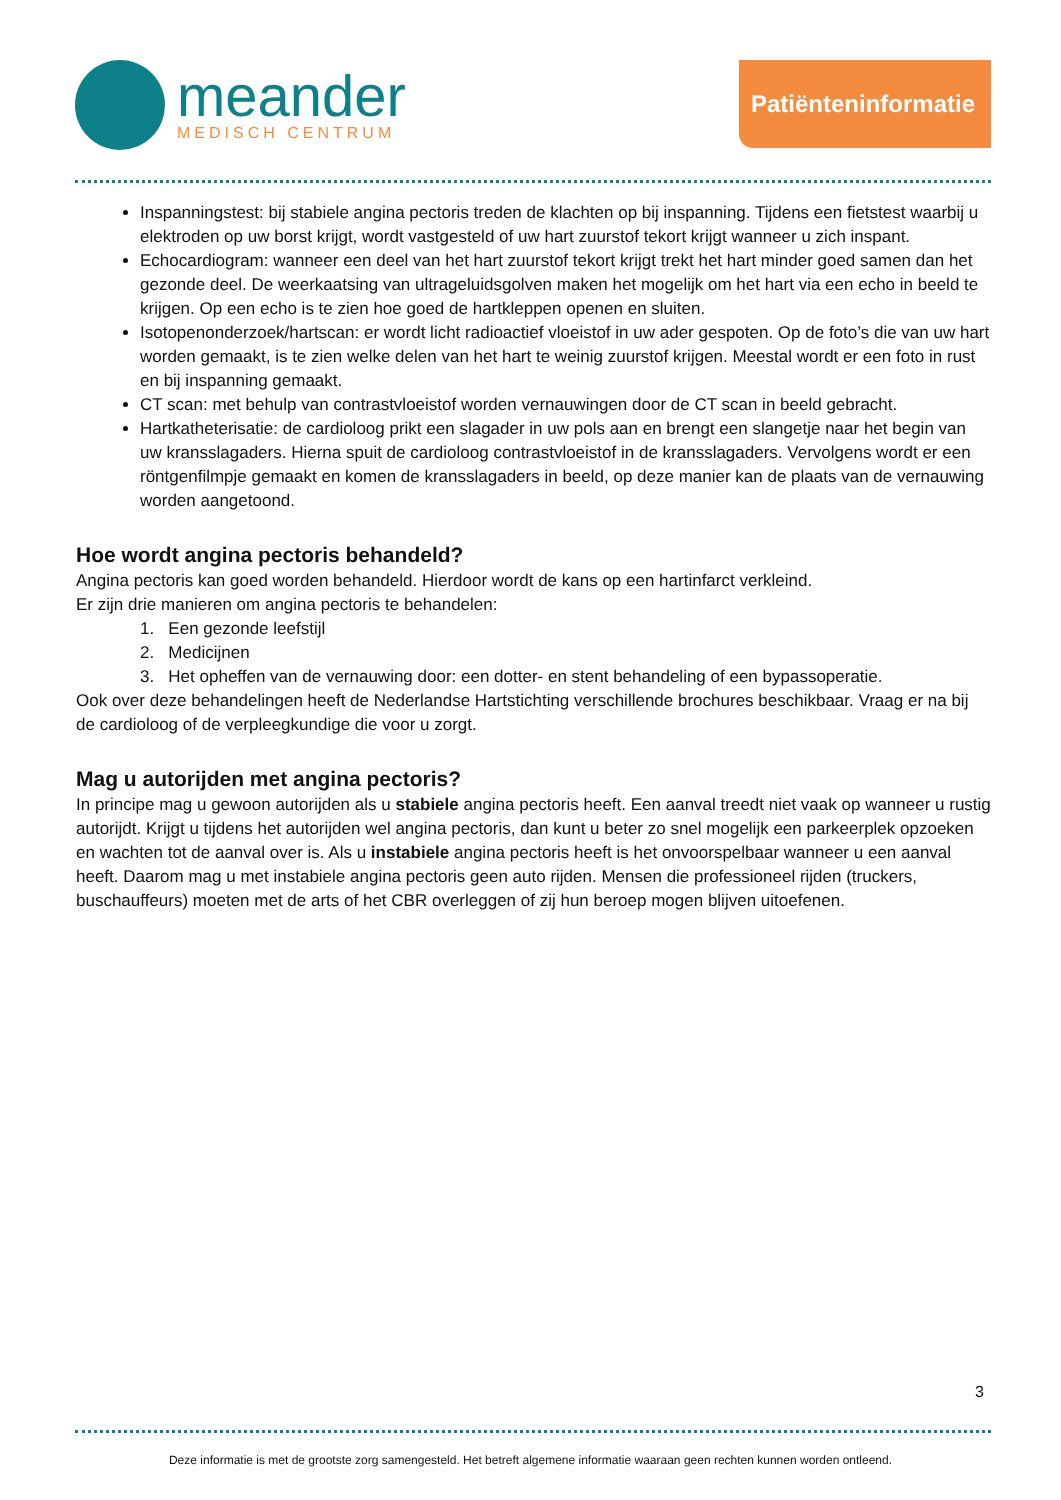meander
MEDISCH CENTRUM
Patiënteninformatie
Inspanningstest: bij stabiele angina pectoris treden de klachten op bij inspanning. Tijdens een fietstest waarbij u elektroden op uw borst krijgt, wordt vastgesteld of uw hart zuurstof tekort krijgt wanneer u zich inspant.
Echocardiogram: wanneer een deel van het hart zuurstof tekort krijgt trekt het hart minder goed samen dan het gezonde deel. De weerkaatsing van ultrageluidsgolven maken het mogelijk om het hart via een echo in beeld te krijgen. Op een echo is te zien hoe goed de hartkleppen openen en sluiten.
Isotopenonderzoek/hartscan: er wordt licht radioactief vloeistof in uw ader gespoten. Op de foto’s die van uw hart worden gemaakt, is te zien welke delen van het hart te weinig zuurstof krijgen. Meestal wordt er een foto in rust en bij inspanning gemaakt.
CT scan: met behulp van contrastvloeistof worden vernauwingen door de CT scan in beeld gebracht.
Hartkatheterisatie: de cardioloog prikt een slagader in uw pols aan en brengt een slangetje naar het begin van uw kransslagaders. Hierna spuit de cardioloog contrastvloeistof in de kransslagaders. Vervolgens wordt er een röntgenfilmpje gemaakt en komen de kransslagaders in beeld, op deze manier kan de plaats van de vernauwing worden aangetoond.
Hoe wordt angina pectoris behandeld?
Angina pectoris kan goed worden behandeld. Hierdoor wordt de kans op een hartinfarct verkleind.
Er zijn drie manieren om angina pectoris te behandelen:
1. Een gezonde leefstijl
2. Medicijnen
3. Het opheffen van de vernauwing door: een dotter- en stent behandeling of een bypassoperatie.
Ook over deze behandelingen heeft de Nederlandse Hartstichting verschillende brochures beschikbaar. Vraag er na bij de cardioloog of de verpleegkundige die voor u zorgt.
Mag u autorijden met angina pectoris?
In principe mag u gewoon autorijden als u stabiele angina pectoris heeft. Een aanval treedt niet vaak op wanneer u rustig autorijdt. Krijgt u tijdens het autorijden wel angina pectoris, dan kunt u beter zo snel mogelijk een parkeerplek opzoeken en wachten tot de aanval over is. Als u instabiele angina pectoris heeft is het onvoorspelbaar wanneer u een aanval heeft. Daarom mag u met instabiele angina pectoris geen auto rijden. Mensen die professioneel rijden (truckers, buschauffeurs) moeten met de arts of het CBR overleggen of zij hun beroep mogen blijven uitoefenen.
3
Deze informatie is met de grootste zorg samengesteld. Het betreft algemene informatie waaraan geen rechten kunnen worden ontleend.